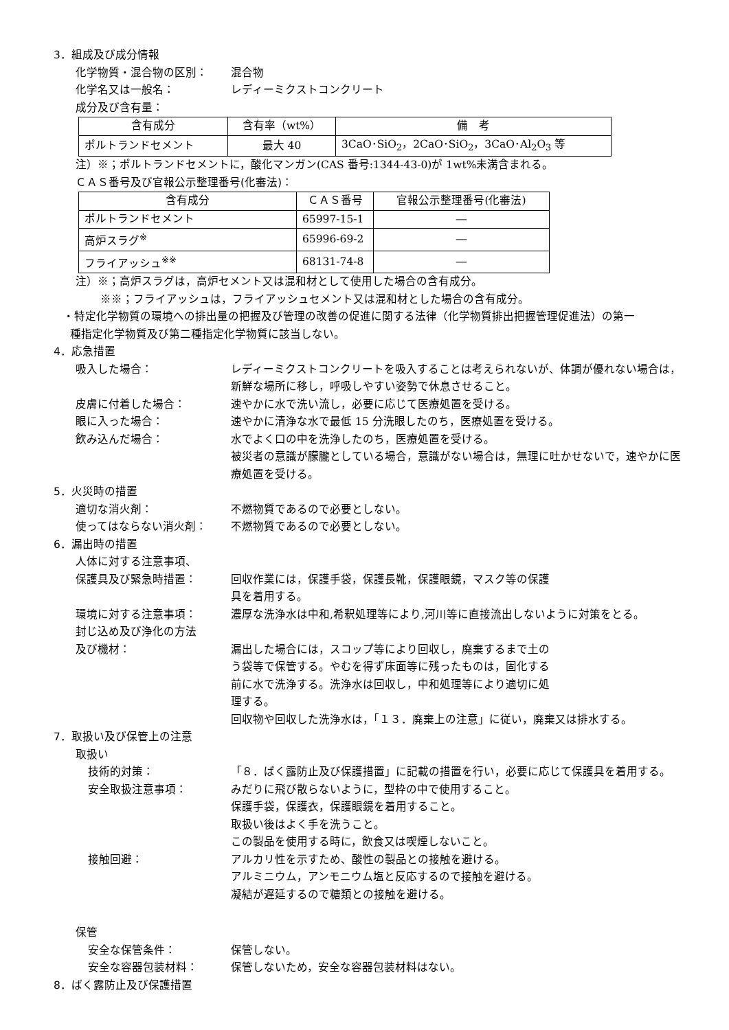3．組成及び成分情報
化学物質・混合物の区別： 混合物
化学名又は一般名： レディーミクストコンクリート
成分及び含有量：
| 含有成分 | 含有率（wt%） | 備 考 |
| ポルトランドセメント | 最大 40 | 3CaO･SiO<sub>2</sub>，2CaO･SiO<sub>2</sub>，3CaO･Al<sub>2</sub>O<sub>3</sub> 等 |
注）※；ポルトランドセメントに，酸化マンガン(CAS 番号:1344-43-0)が 1wt%未満含まれる。
ＣＡＳ番号及び官報公示整理番号(化審法)：
| 含有成分 | ＣＡＳ番号 | 官報公示整理番号(化審法) |
| ポルトランドセメント | 65997-15-1 | ― |
| 高炉スラグ<sup>※</sup> | 65996-69-2 | ― |
| フライアッシュ<sup>※※</sup> | 68131-74-8 | ― |
注）※；高炉スラグは，高炉セメント又は混和材として使用した場合の含有成分。
※※；フライアッシュは，フライアッシュセメント又は混和材とした場合の含有成分。
・特定化学物質の環境への排出量の把握及び管理の改善の促進に関する法律（化学物質排出把握管理促進法）の第一
種指定化学物質及び第二種指定化学物質に該当しない。
4．応急措置
吸入した場合： レディーミクストコンクリートを吸入することは考えられないが、体調が優れない場合は，新鮮な場所に移し，呼吸しやすい姿勢で休息させること。
皮膚に付着した場合： 速やかに水で洗い流し，必要に応じて医療処置を受ける。
眼に入った場合： 速やかに清浄な水で最低 15 分洗眼したのち，医療処置を受ける。
飲み込んだ場合： 水でよく口の中を洗浄したのち，医療処置を受ける。
被災者の意識が朦朧としている場合，意識がない場合は，無理に吐かせないで，速やかに医療処置を受ける。
5．火災時の措置
適切な消火剤： 不燃物質であるので必要としない。
使ってはならない消火剤： 不燃物質であるので必要としない。
6．漏出時の措置
人体に対する注意事項、
保護具及び緊急時措置： 回収作業には，保護手袋，保護長靴，保護眼鏡，マスク等の保護
具を着用する。
環境に対する注意事項： 濃厚な洗浄水は中和,希釈処理等により,河川等に直接流出しないように対策をとる。
封じ込め及び浄化の方法
及び機材： 漏出した場合には，スコップ等により回収し，廃棄するまで土の
う袋等で保管する。やむを得ず床面等に残ったものは，固化する
前に水で洗浄する。洗浄水は回収し，中和処理等により適切に処
理する。
回収物や回収した洗浄水は，「１３．廃棄上の注意」に従い，廃棄又は排水する。
7．取扱い及び保管上の注意
取扱い
技術的対策： 「８．ばく露防止及び保護措置」に記載の措置を行い，必要に応じて保護具を着用する。
安全取扱注意事項： みだりに飛び散らないように，型枠の中で使用すること。
保護手袋，保護衣，保護眼鏡を着用すること。
取扱い後はよく手を洗うこと。
この製品を使用する時に，飲食又は喫煙しないこと。
接触回避： アルカリ性を示すため、酸性の製品との接触を避ける。
アルミニウム，アンモニウム塩と反応するので接触を避ける。
凝結が遅延するので糖類との接触を避ける。
保管
安全な保管条件： 保管しない。
安全な容器包装材料： 保管しないため，安全な容器包装材料はない。
8．ばく露防止及び保護措置